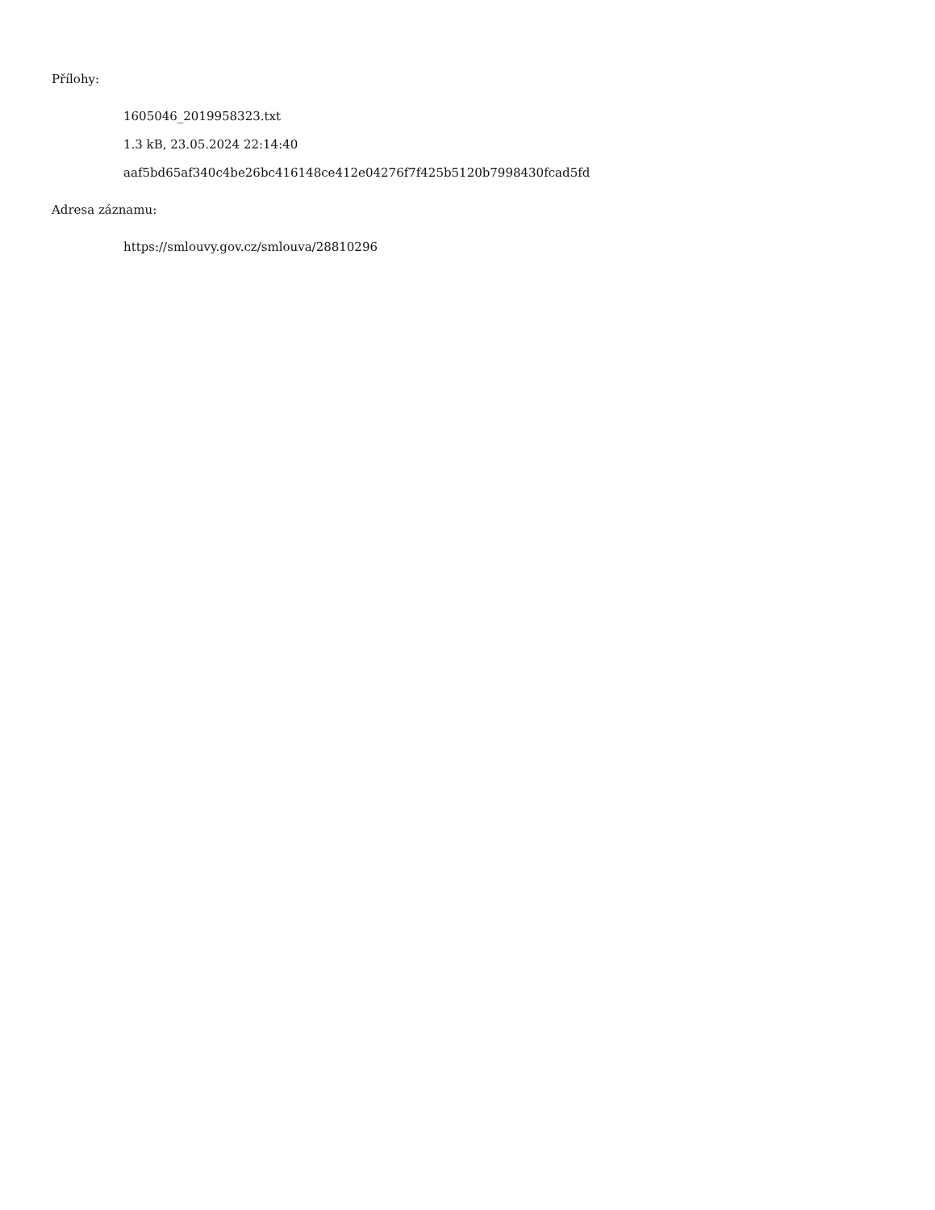Přílohy:
1605046_2019958323.txt
1.3 kB, 23.05.2024 22:14:40
aaf5bd65af340c4be26bc416148ce412e04276f7f425b5120b7998430fcad5fd
Adresa záznamu:
https://smlouvy.gov.cz/smlouva/28810296